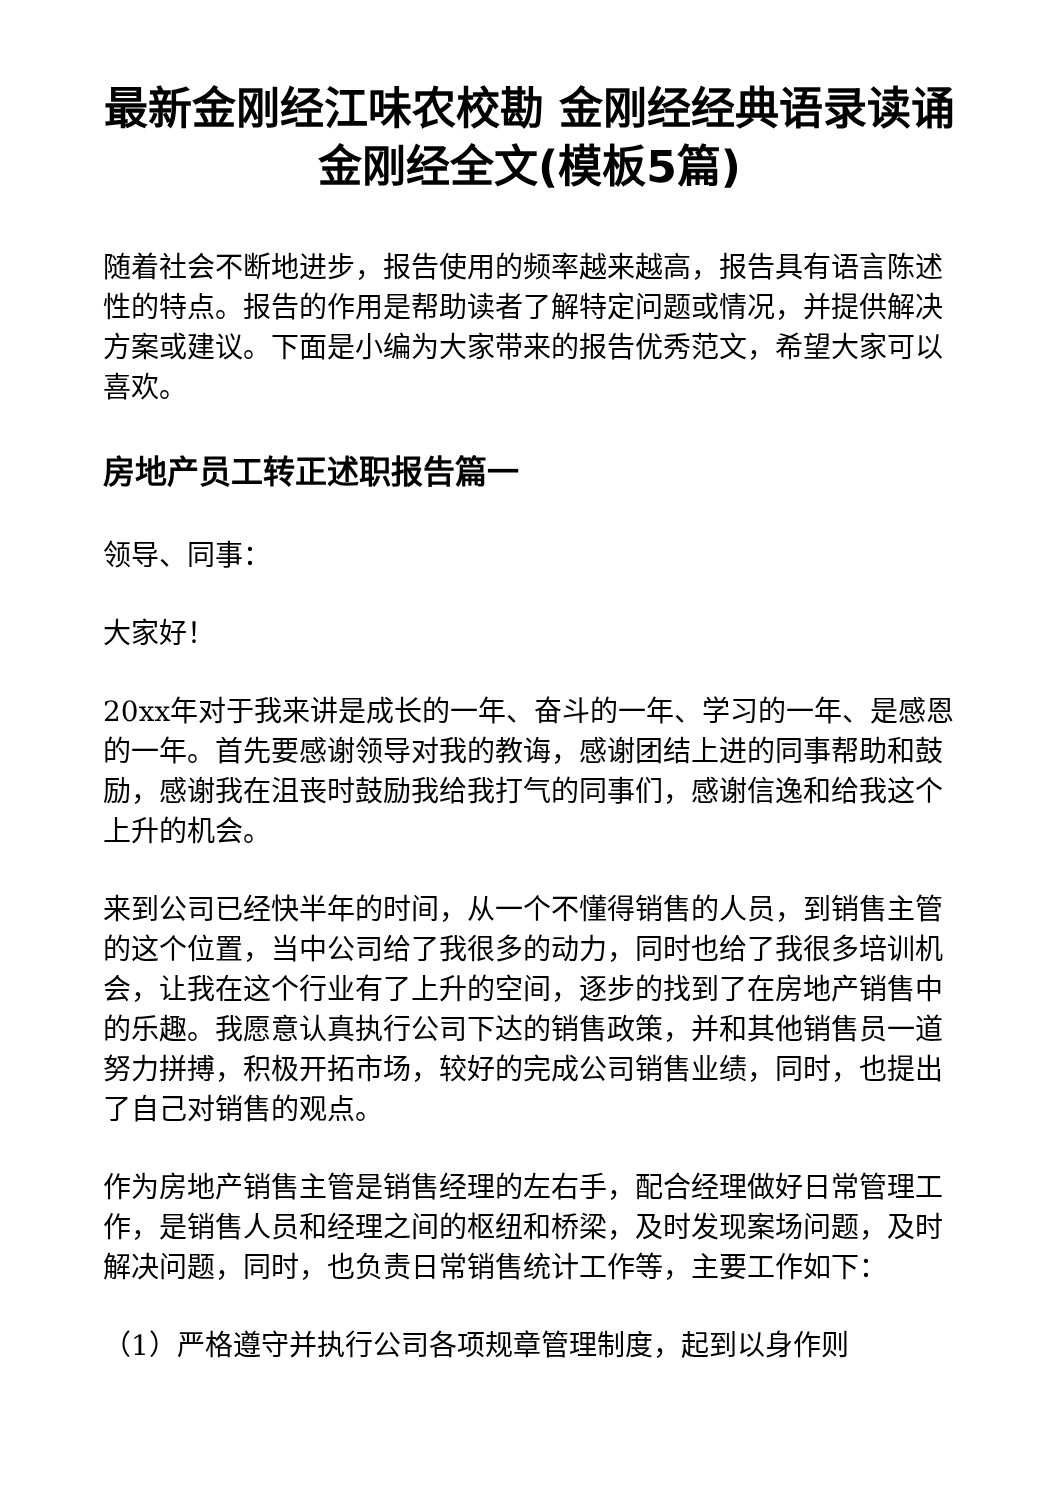最新金刚经江味农校勘 金刚经经典语录读诵金刚经全文(模板5篇)
随着社会不断地进步，报告使用的频率越来越高，报告具有语言陈述性的特点。报告的作用是帮助读者了解特定问题或情况，并提供解决方案或建议。下面是小编为大家带来的报告优秀范文，希望大家可以喜欢。
房地产员工转正述职报告篇一
领导、同事：
大家好！
20xx年对于我来讲是成长的一年、奋斗的一年、学习的一年、是感恩的一年。首先要感谢领导对我的教诲，感谢团结上进的同事帮助和鼓励，感谢我在沮丧时鼓励我给我打气的同事们，感谢信逸和给我这个上升的机会。
来到公司已经快半年的时间，从一个不懂得销售的人员，到销售主管的这个位置，当中公司给了我很多的动力，同时也给了我很多培训机会，让我在这个行业有了上升的空间，逐步的找到了在房地产销售中的乐趣。我愿意认真执行公司下达的销售政策，并和其他销售员一道努力拼搏，积极开拓市场，较好的完成公司销售业绩，同时，也提出了自己对销售的观点。
作为房地产销售主管是销售经理的左右手，配合经理做好日常管理工作，是销售人员和经理之间的枢纽和桥梁，及时发现案场问题，及时解决问题，同时，也负责日常销售统计工作等，主要工作如下：
（1）严格遵守并执行公司各项规章管理制度，起到以身作则